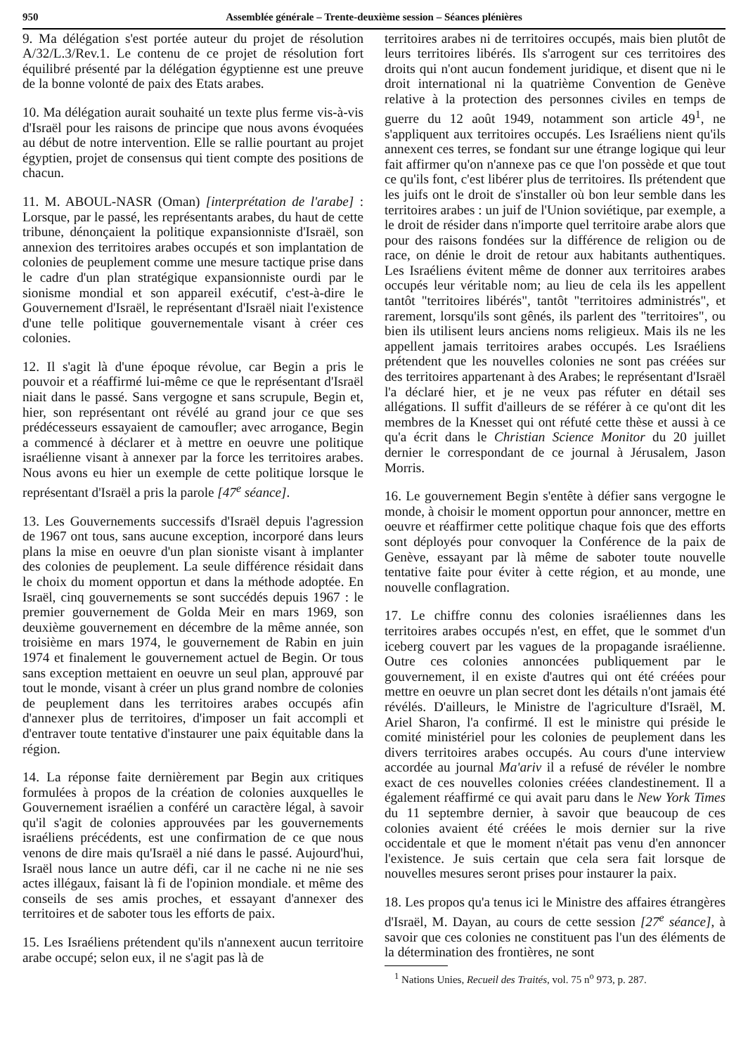950 Assemblée générale – Trente-deuxième session – Séances plénières
9. Ma délégation s'est portée auteur du projet de résolution A/32/L.3/Rev.1. Le contenu de ce projet de résolution fort équilibré présenté par la délégation égyptienne est une preuve de la bonne volonté de paix des Etats arabes.
10. Ma délégation aurait souhaité un texte plus ferme vis-à-vis d'Israël pour les raisons de principe que nous avons évoquées au début de notre intervention. Elle se rallie pourtant au projet égyptien, projet de consensus qui tient compte des positions de chacun.
11. M. ABOUL-NASR (Oman) [interprétation de l'arabe] : Lorsque, par le passé, les représentants arabes, du haut de cette tribune, dénonçaient la politique expansionniste d'Israël, son annexion des territoires arabes occupés et son implantation de colonies de peuplement comme une mesure tactique prise dans le cadre d'un plan stratégique expansionniste ourdi par le sionisme mondial et son appareil exécutif, c'est-à-dire le Gouvernement d'Israël, le représentant d'Israël niait l'existence d'une telle politique gouvernementale visant à créer ces colonies.
12. Il s'agit là d'une époque révolue, car Begin a pris le pouvoir et a réaffirmé lui-même ce que le représentant d'Israël niait dans le passé. Sans vergogne et sans scrupule, Begin et, hier, son représentant ont révélé au grand jour ce que ses prédécesseurs essayaient de camoufler; avec arrogance, Begin a commencé à déclarer et à mettre en oeuvre une politique israélienne visant à annexer par la force les territoires arabes. Nous avons eu hier un exemple de cette politique lorsque le représentant d'Israël a pris la parole [47<sup>e</sup> séance].
13. Les Gouvernements successifs d'Israël depuis l'agression de 1967 ont tous, sans aucune exception, incorporé dans leurs plans la mise en oeuvre d'un plan sioniste visant à implanter des colonies de peuplement. La seule différence résidait dans le choix du moment opportun et dans la méthode adoptée. En Israël, cinq gouvernements se sont succédés depuis 1967 : le premier gouvernement de Golda Meir en mars 1969, son deuxième gouvernement en décembre de la même année, son troisième en mars 1974, le gouvernement de Rabin en juin 1974 et finalement le gouvernement actuel de Begin. Or tous sans exception mettaient en oeuvre un seul plan, approuvé par tout le monde, visant à créer un plus grand nombre de colonies de peuplement dans les territoires arabes occupés afin d'annexer plus de territoires, d'imposer un fait accompli et d'entraver toute tentative d'instaurer une paix équitable dans la région.
14. La réponse faite dernièrement par Begin aux critiques formulées à propos de la création de colonies auxquelles le Gouvernement israélien a conféré un caractère légal, à savoir qu'il s'agit de colonies approuvées par les gouvernements israéliens précédents, est une confirmation de ce que nous venons de dire mais qu'Israël a nié dans le passé. Aujourd'hui, Israël nous lance un autre défi, car il ne cache ni ne nie ses actes illégaux, faisant là fi de l'opinion mondiale. et même des conseils de ses amis proches, et essayant d'annexer des territoires et de saboter tous les efforts de paix.
15. Les Israéliens prétendent qu'ils n'annexent aucun territoire arabe occupé; selon eux, il ne s'agit pas là de
territoires arabes ni de territoires occupés, mais bien plutôt de leurs territoires libérés. Ils s'arrogent sur ces territoires des droits qui n'ont aucun fondement juridique, et disent que ni le droit international ni la quatrième Convention de Genève relative à la protection des personnes civiles en temps de guerre du 12 août 1949, notamment son article 49<sup>1</sup>, ne s'appliquent aux territoires occupés. Les Israéliens nient qu'ils annexent ces terres, se fondant sur une étrange logique qui leur fait affirmer qu'on n'annexe pas ce que l'on possède et que tout ce qu'ils font, c'est libérer plus de territoires. Ils prétendent que les juifs ont le droit de s'installer où bon leur semble dans les territoires arabes : un juif de l'Union soviétique, par exemple, a le droit de résider dans n'importe quel territoire arabe alors que pour des raisons fondées sur la différence de religion ou de race, on dénie le droit de retour aux habitants authentiques. Les Israéliens évitent même de donner aux territoires arabes occupés leur véritable nom; au lieu de cela ils les appellent tantôt "territoires libérés", tantôt "territoires administrés", et rarement, lorsqu'ils sont gênés, ils parlent des "territoires", ou bien ils utilisent leurs anciens noms religieux. Mais ils ne les appellent jamais territoires arabes occupés. Les Israéliens prétendent que les nouvelles colonies ne sont pas créées sur des territoires appartenant à des Arabes; le représentant d'Israël l'a déclaré hier, et je ne veux pas réfuter en détail ses allégations. Il suffit d'ailleurs de se référer à ce qu'ont dit les membres de la Knesset qui ont réfuté cette thèse et aussi à ce qu'a écrit dans le Christian Science Monitor du 20 juillet dernier le correspondant de ce journal à Jérusalem, Jason Morris.
16. Le gouvernement Begin s'entête à défier sans vergogne le monde, à choisir le moment opportun pour annoncer, mettre en oeuvre et réaffirmer cette politique chaque fois que des efforts sont déployés pour convoquer la Conférence de la paix de Genève, essayant par là même de saboter toute nouvelle tentative faite pour éviter à cette région, et au monde, une nouvelle conflagration.
17. Le chiffre connu des colonies israéliennes dans les territoires arabes occupés n'est, en effet, que le sommet d'un iceberg couvert par les vagues de la propagande israélienne. Outre ces colonies annoncées publiquement par le gouvernement, il en existe d'autres qui ont été créées pour mettre en oeuvre un plan secret dont les détails n'ont jamais été révélés. D'ailleurs, le Ministre de l'agriculture d'Israël, M. Ariel Sharon, l'a confirmé. Il est le ministre qui préside le comité ministériel pour les colonies de peuplement dans les divers territoires arabes occupés. Au cours d'une interview accordée au journal Ma'ariv il a refusé de révéler le nombre exact de ces nouvelles colonies créées clandestinement. Il a également réaffirmé ce qui avait paru dans le New York Times du 11 septembre dernier, à savoir que beaucoup de ces colonies avaient été créées le mois dernier sur la rive occidentale et que le moment n'était pas venu d'en annoncer l'existence. Je suis certain que cela sera fait lorsque de nouvelles mesures seront prises pour instaurer la paix.
18. Les propos qu'a tenus ici le Ministre des affaires étrangères d'Israël, M. Dayan, au cours de cette session [27<sup>e</sup> séance], à savoir que ces colonies ne constituent pas l'un des éléments de la détermination des frontières, ne sont
<sup>1</sup> Nations Unies, Recueil des Traités, vol. 75 n<sup>o</sup> 973, p. 287.